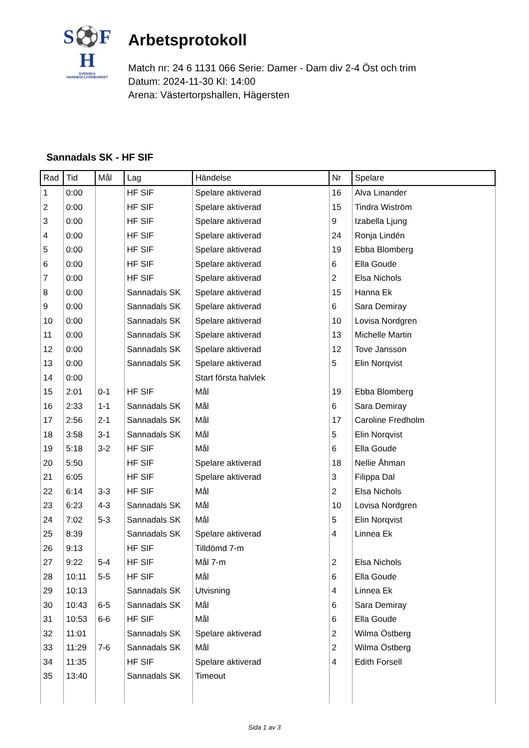S⚽F
H
SVENSKA
HANDBOLLFÖRBUNDET
Arbetsprotokoll
Match nr: 24 6 1131 066 Serie: Damer - Dam div 2-4 Öst och trim
Datum: 2024-11-30 Kl: 14:00
Arena: Västertorpshallen, Hägersten
Sannadals SK - HF SIF
| Rad | Tid | Mål | Lag | Händelse | Nr | Spelare |
| --- | --- | --- | --- | --- | --- | --- |
| 1 | 0:00 | | HF SIF | Spelare aktiverad | 16 | Alva Linander |
| 2 | 0:00 | | HF SIF | Spelare aktiverad | 15 | Tindra Wiström |
| 3 | 0:00 | | HF SIF | Spelare aktiverad | 9 | Izabella Ljung |
| 4 | 0:00 | | HF SIF | Spelare aktiverad | 24 | Ronja Lindén |
| 5 | 0:00 | | HF SIF | Spelare aktiverad | 19 | Ebba Blomberg |
| 6 | 0:00 | | HF SIF | Spelare aktiverad | 6 | Ella Goude |
| 7 | 0:00 | | HF SIF | Spelare aktiverad | 2 | Elsa Nichols |
| 8 | 0:00 | | Sannadals SK | Spelare aktiverad | 15 | Hanna Ek |
| 9 | 0:00 | | Sannadals SK | Spelare aktiverad | 6 | Sara Demiray |
| 10 | 0:00 | | Sannadals SK | Spelare aktiverad | 10 | Lovisa Nordgren |
| 11 | 0:00 | | Sannadals SK | Spelare aktiverad | 13 | Michelle Martin |
| 12 | 0:00 | | Sannadals SK | Spelare aktiverad | 12 | Tove Jansson |
| 13 | 0:00 | | Sannadals SK | Spelare aktiverad | 5 | Elin Norqvist |
| 14 | 0:00 | | | Start första halvlek | | |
| 15 | 2:01 | 0-1 | HF SIF | Mål | 19 | Ebba Blomberg |
| 16 | 2:33 | 1-1 | Sannadals SK | Mål | 6 | Sara Demiray |
| 17 | 2:56 | 2-1 | Sannadals SK | Mål | 17 | Caroline Fredholm |
| 18 | 3:58 | 3-1 | Sannadals SK | Mål | 5 | Elin Norqvist |
| 19 | 5:18 | 3-2 | HF SIF | Mål | 6 | Ella Goude |
| 20 | 5:50 | | HF SIF | Spelare aktiverad | 18 | Nellie Åhman |
| 21 | 6:05 | | HF SIF | Spelare aktiverad | 3 | Filippa Dal |
| 22 | 6:14 | 3-3 | HF SIF | Mål | 2 | Elsa Nichols |
| 23 | 6:23 | 4-3 | Sannadals SK | Mål | 10 | Lovisa Nordgren |
| 24 | 7:02 | 5-3 | Sannadals SK | Mål | 5 | Elin Norqvist |
| 25 | 8:39 | | Sannadals SK | Spelare aktiverad | 4 | Linnea Ek |
| 26 | 9:13 | | HF SIF | Tilldömd 7-m | | |
| 27 | 9:22 | 5-4 | HF SIF | Mål 7-m | 2 | Elsa Nichols |
| 28 | 10:11 | 5-5 | HF SIF | Mål | 6 | Ella Goude |
| 29 | 10:13 | | Sannadals SK | Utvisning | 4 | Linnea Ek |
| 30 | 10:43 | 6-5 | Sannadals SK | Mål | 6 | Sara Demiray |
| 31 | 10:53 | 6-6 | HF SIF | Mål | 6 | Ella Goude |
| 32 | 11:01 | | Sannadals SK | Spelare aktiverad | 2 | Wilma Östberg |
| 33 | 11:29 | 7-6 | Sannadals SK | Mål | 2 | Wilma Östberg |
| 34 | 11:35 | | HF SIF | Spelare aktiverad | 4 | Edith Forsell |
| 35 | 13:40 | | Sannadals SK | Timeout | | |
Sida 1 av 3